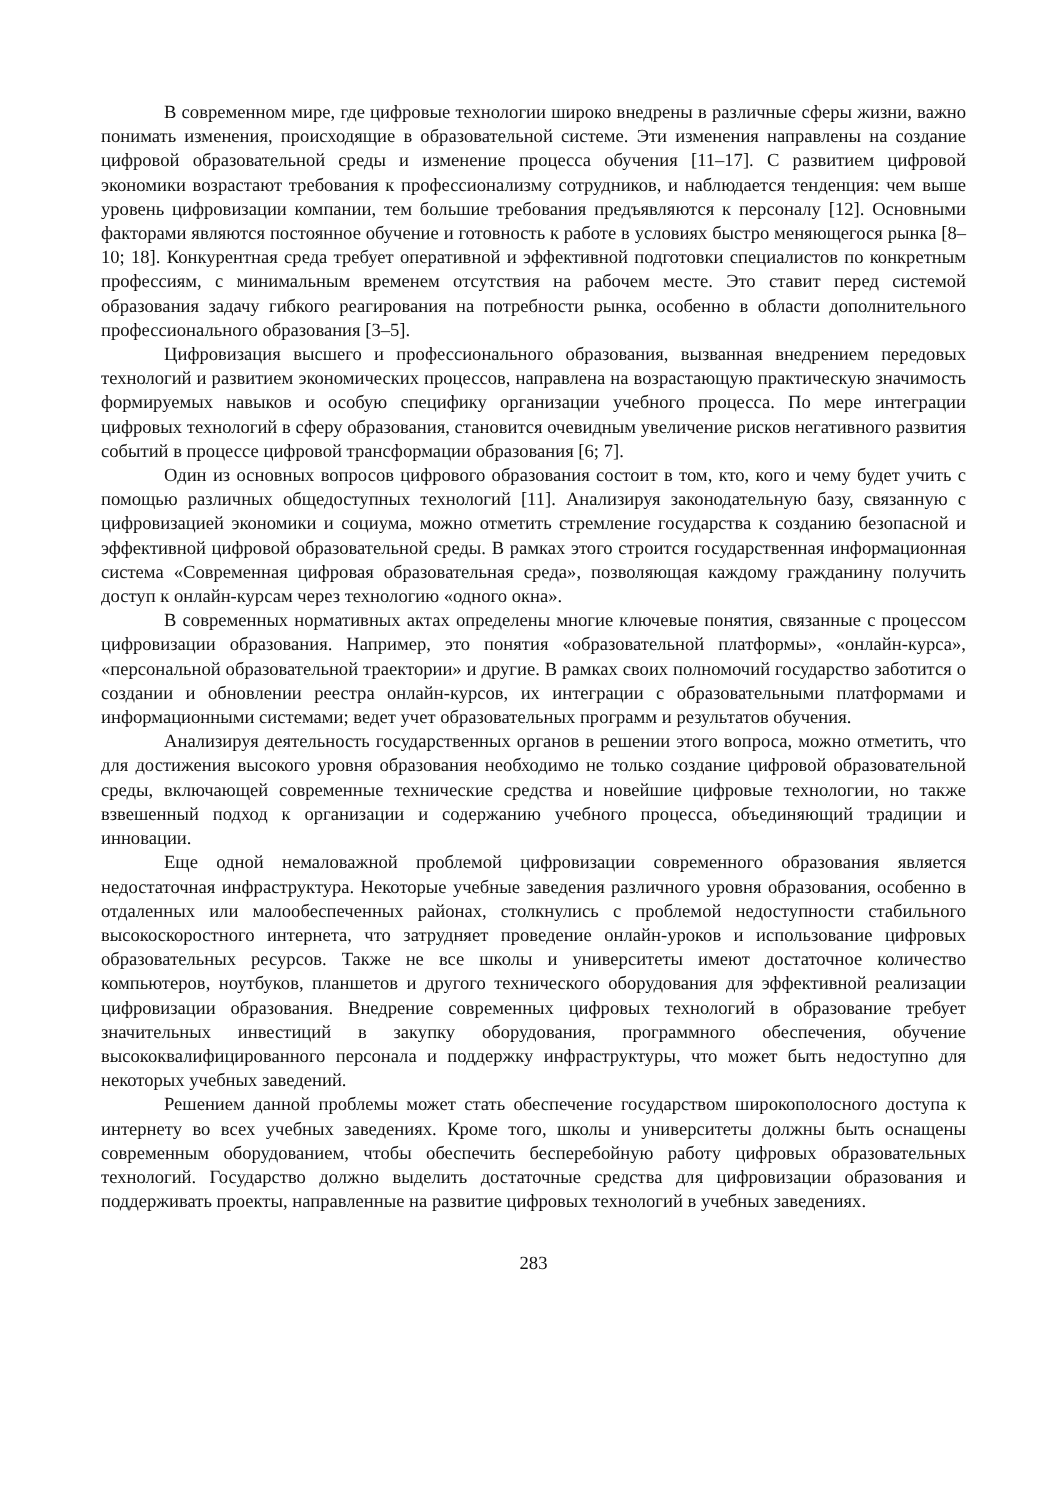В современном мире, где цифровые технологии широко внедрены в различные сферы жизни, важно понимать изменения, происходящие в образовательной системе. Эти изменения направлены на создание цифровой образовательной среды и изменение процесса обучения [11–17]. С развитием цифровой экономики возрастают требования к профессионализму сотрудников, и наблюдается тенденция: чем выше уровень цифровизации компании, тем большие требования предъявляются к персоналу [12]. Основными факторами являются постоянное обучение и готовность к работе в условиях быстро меняющегося рынка [8–10; 18]. Конкурентная среда требует оперативной и эффективной подготовки специалистов по конкретным профессиям, с минимальным временем отсутствия на рабочем месте. Это ставит перед системой образования задачу гибкого реагирования на потребности рынка, особенно в области дополнительного профессионального образования [3–5].
Цифровизация высшего и профессионального образования, вызванная внедрением передовых технологий и развитием экономических процессов, направлена на возрастающую практическую значимость формируемых навыков и особую специфику организации учебного процесса. По мере интеграции цифровых технологий в сферу образования, становится очевидным увеличение рисков негативного развития событий в процессе цифровой трансформации образования [6; 7].
Один из основных вопросов цифрового образования состоит в том, кто, кого и чему будет учить с помощью различных общедоступных технологий [11]. Анализируя законодательную базу, связанную с цифровизацией экономики и социума, можно отметить стремление государства к созданию безопасной и эффективной цифровой образовательной среды. В рамках этого строится государственная информационная система «Современная цифровая образовательная среда», позволяющая каждому гражданину получить доступ к онлайн-курсам через технологию «одного окна».
В современных нормативных актах определены многие ключевые понятия, связанные с процессом цифровизации образования. Например, это понятия «образовательной платформы», «онлайн-курса», «персональной образовательной траектории» и другие. В рамках своих полномочий государство заботится о создании и обновлении реестра онлайн-курсов, их интеграции с образовательными платформами и информационными системами; ведет учет образовательных программ и результатов обучения.
Анализируя деятельность государственных органов в решении этого вопроса, можно отметить, что для достижения высокого уровня образования необходимо не только создание цифровой образовательной среды, включающей современные технические средства и новейшие цифровые технологии, но также взвешенный подход к организации и содержанию учебного процесса, объединяющий традиции и инновации.
Еще одной немаловажной проблемой цифровизации современного образования является недостаточная инфраструктура. Некоторые учебные заведения различного уровня образования, особенно в отдаленных или малообеспеченных районах, столкнулись с проблемой недоступности стабильного высокоскоростного интернета, что затрудняет проведение онлайн-уроков и использование цифровых образовательных ресурсов. Также не все школы и университеты имеют достаточное количество компьютеров, ноутбуков, планшетов и другого технического оборудования для эффективной реализации цифровизации образования. Внедрение современных цифровых технологий в образование требует значительных инвестиций в закупку оборудования, программного обеспечения, обучение высококвалифицированного персонала и поддержку инфраструктуры, что может быть недоступно для некоторых учебных заведений.
Решением данной проблемы может стать обеспечение государством широкополосного доступа к интернету во всех учебных заведениях. Кроме того, школы и университеты должны быть оснащены современным оборудованием, чтобы обеспечить бесперебойную работу цифровых образовательных технологий. Государство должно выделить достаточные средства для цифровизации образования и поддерживать проекты, направленные на развитие цифровых технологий в учебных заведениях.
283